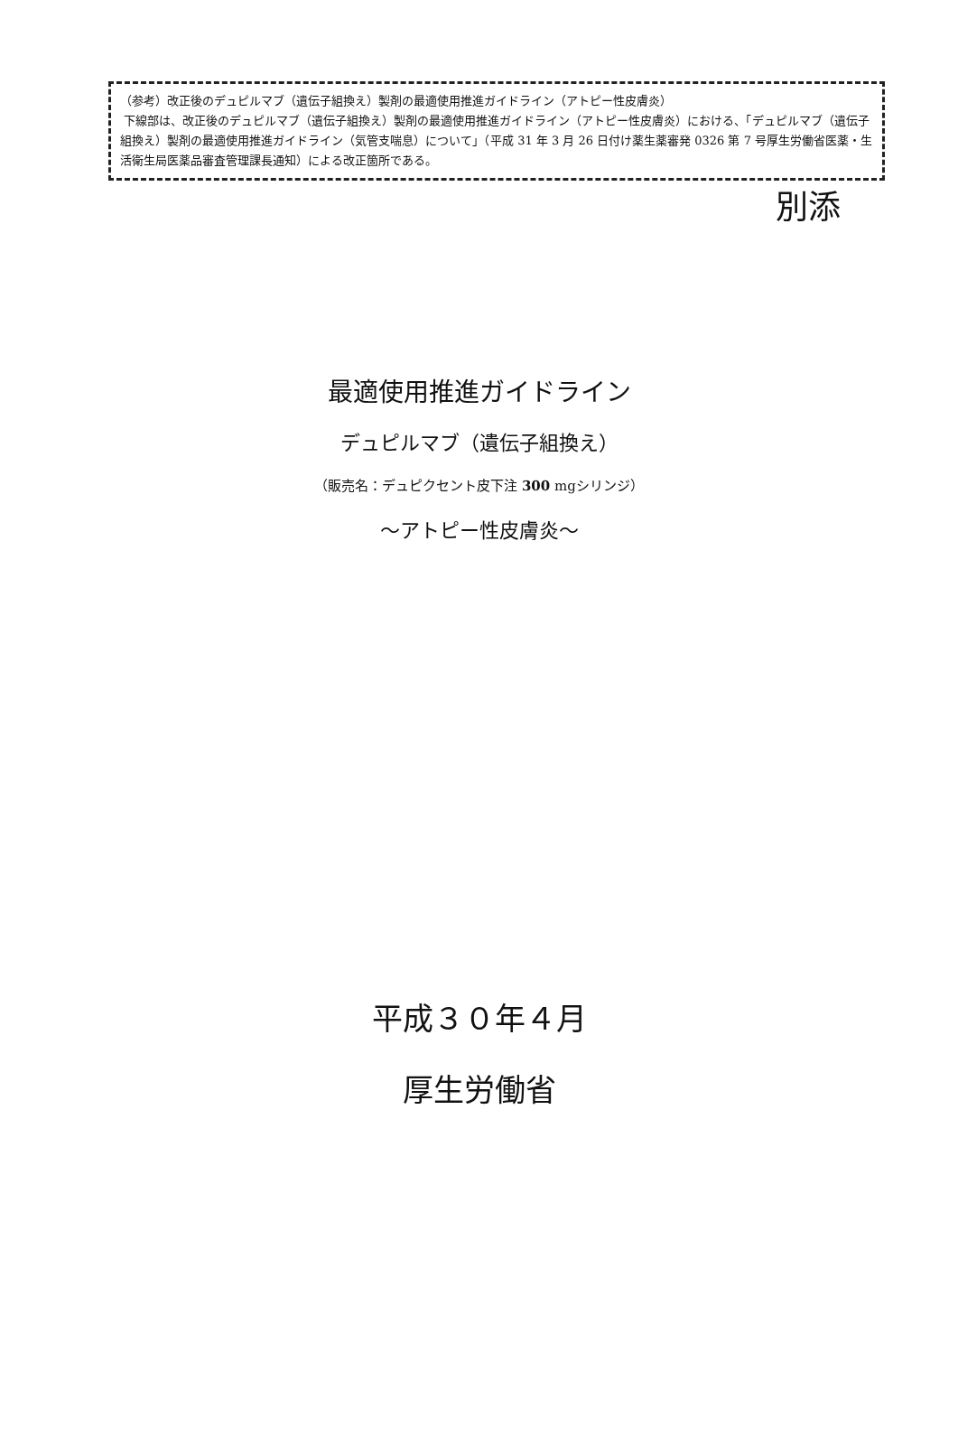（参考）改正後のデュピルマブ（遺伝子組換え）製剤の最適使用推進ガイドライン（アトピー性皮膚炎）
下線部は、改正後のデュピルマブ（遺伝子組換え）製剤の最適使用推進ガイドライン（アトピー性皮膚炎）における、「デュピルマブ（遺伝子組換え）製剤の最適使用推進ガイドライン（気管支喘息）について」（平成 31 年 3 月 26 日付け薬生薬審発 0326 第 7 号厚生労働省医薬・生活衛生局医薬品審査管理課長通知）による改正箇所である。
別添
最適使用推進ガイドライン
デュピルマブ（遺伝子組換え）
（販売名：デュピクセント皮下注 300 mgシリンジ）
～アトピー性皮膚炎～
平成３０年４月
厚生労働省